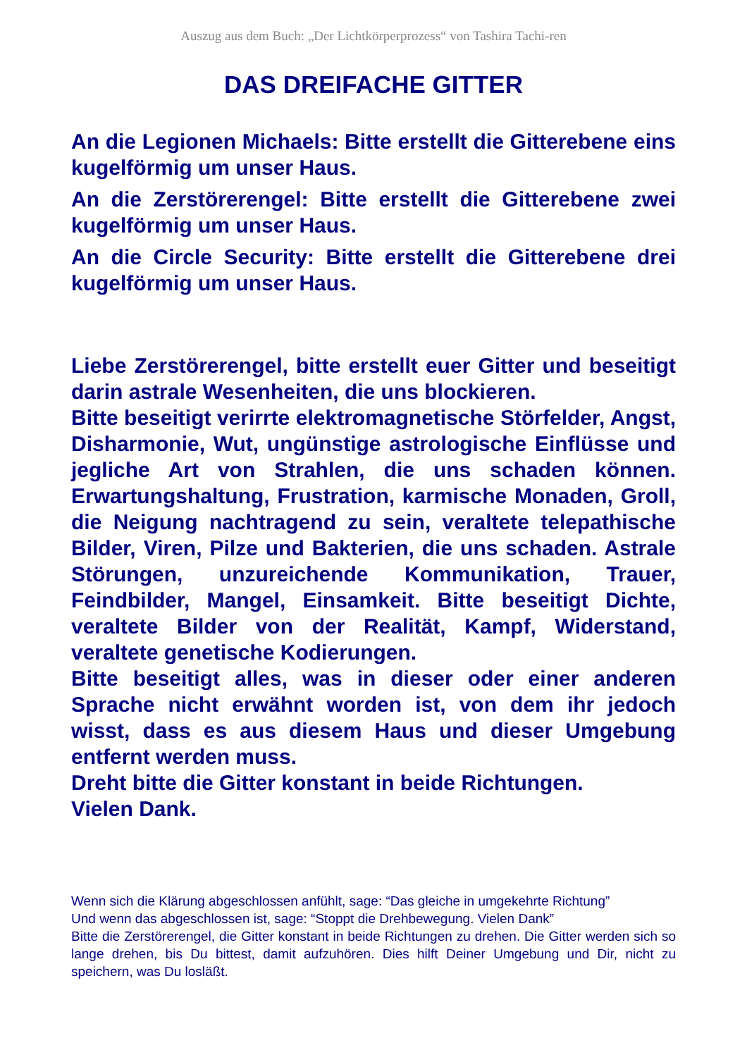Auszug aus dem Buch: „Der Lichtkörperprozess“ von Tashira Tachi-ren
DAS DREIFACHE GITTER
An die Legionen Michaels: Bitte erstellt die Gitterebene eins kugelförmig um unser Haus.
An die Zerstörerengel: Bitte erstellt die Gitterebene zwei kugelförmig um unser Haus.
An die Circle Security: Bitte erstellt die Gitterebene drei kugelförmig um unser Haus.
Liebe Zerstörerengel, bitte erstellt euer Gitter und beseitigt darin astrale Wesenheiten, die uns blockieren.
Bitte beseitigt verirrte elektromagnetische Störfelder, Angst, Disharmonie, Wut, ungünstige astrologische Einflüsse und jegliche Art von Strahlen, die uns schaden können. Erwartungshaltung, Frustration, karmische Monaden, Groll, die Neigung nachtragend zu sein, veraltete telepathische Bilder, Viren, Pilze und Bakterien, die uns schaden. Astrale Störungen, unzureichende Kommunikation, Trauer, Feindbilder, Mangel, Einsamkeit. Bitte beseitigt Dichte, veraltete Bilder von der Realität, Kampf, Widerstand, veraltete genetische Kodierungen.
Bitte beseitigt alles, was in dieser oder einer anderen Sprache nicht erwähnt worden ist, von dem ihr jedoch wisst, dass es aus diesem Haus und dieser Umgebung entfernt werden muss.
Dreht bitte die Gitter konstant in beide Richtungen.
Vielen Dank.
Wenn sich die Klärung abgeschlossen anfühlt, sage: “Das gleiche in umgekehrte Richtung”
Und wenn das abgeschlossen ist, sage: “Stoppt die Drehbewegung. Vielen Dank”
Bitte die Zerstörerengel, die Gitter konstant in beide Richtungen zu drehen. Die Gitter werden sich so lange drehen, bis Du bittest, damit aufzuhören. Dies hilft Deiner Umgebung und Dir, nicht zu speichern, was Du losläßt.